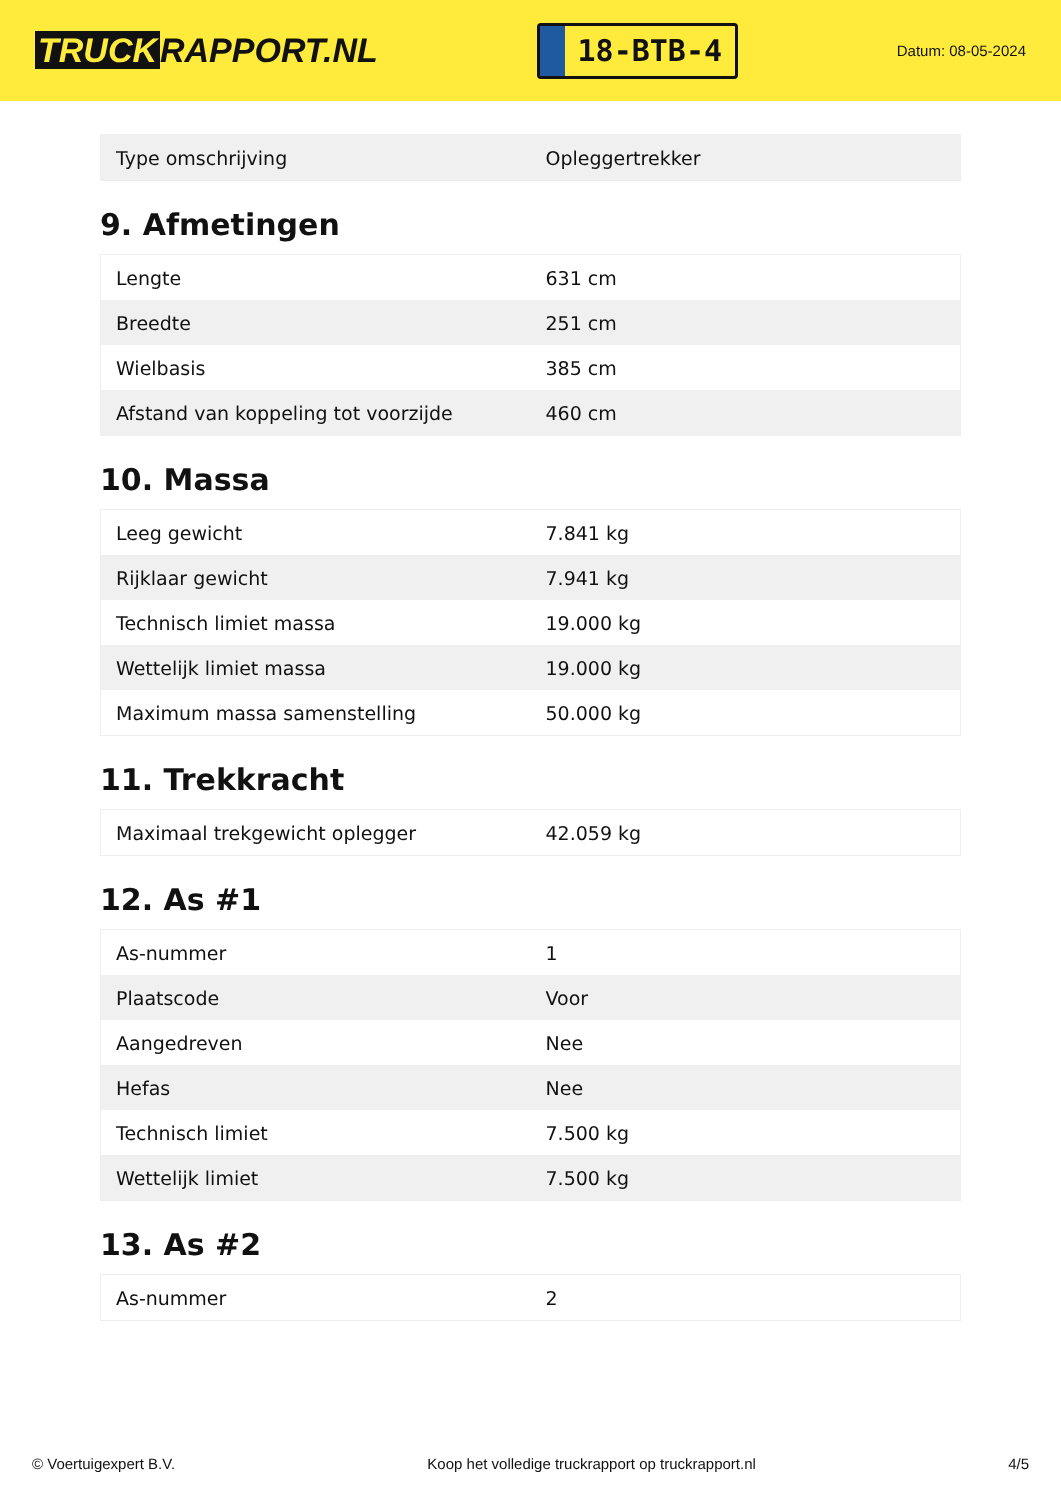TRUCK RAPPORT.NL
18-BTB-4
Datum: 08-05-2024
| Type omschrijving | Opleggertrekker |
9. Afmetingen
| Lengte | 631 cm |
| Breedte | 251 cm |
| Wielbasis | 385 cm |
| Afstand van koppeling tot voorzijde | 460 cm |
10. Massa
| Leeg gewicht | 7.841 kg |
| Rijklaar gewicht | 7.941 kg |
| Technisch limiet massa | 19.000 kg |
| Wettelijk limiet massa | 19.000 kg |
| Maximum massa samenstelling | 50.000 kg |
11. Trekkracht
| Maximaal trekgewicht oplegger | 42.059 kg |
12. As #1
| As-nummer | 1 |
| Plaatscode | Voor |
| Aangedreven | Nee |
| Hefas | Nee |
| Technisch limiet | 7.500 kg |
| Wettelijk limiet | 7.500 kg |
13. As #2
| As-nummer | 2 |
© Voertuigexpert B.V. Koop het volledige truckrapport op truckrapport.nl 4/5